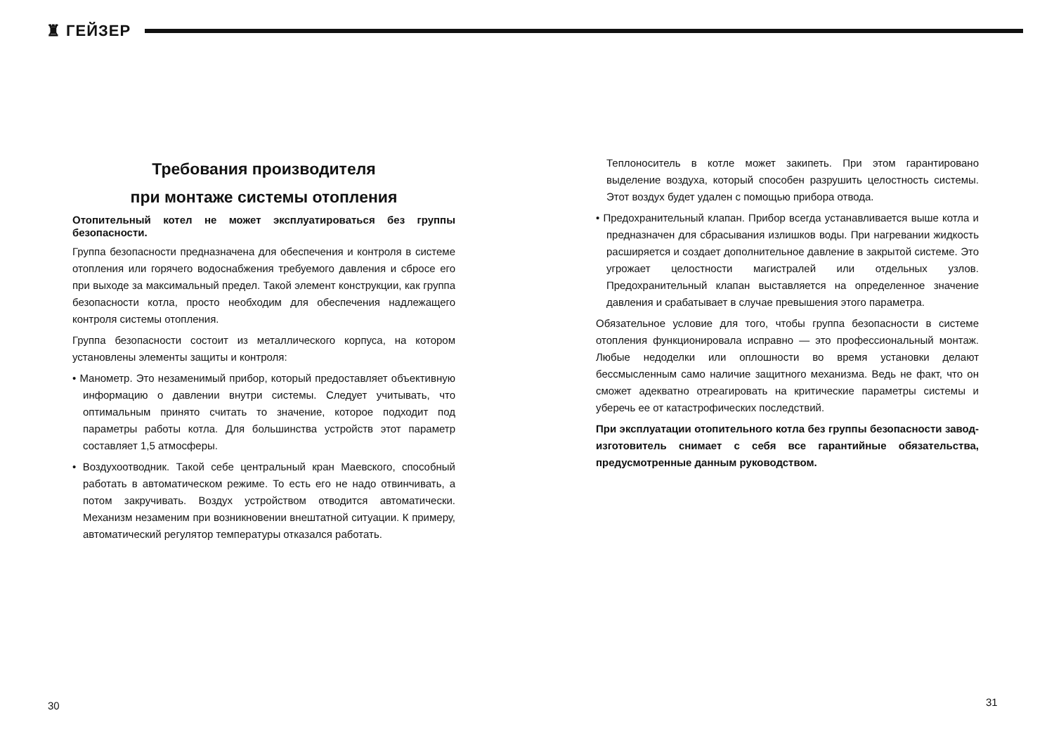♜ ГЕЙЗЕР
Требования производителя
при монтаже системы отопления
Отопительный котел не может эксплуатироваться без группы безопасности.
Группа безопасности предназначена для обеспечения и контроля в системе отопления или горячего водоснабжения требуемого давления и сбросе его при выходе за максимальный предел. Такой элемент конструкции, как группа безопасности котла, просто необходим для обеспечения надлежащего контроля системы отопления.
Группа безопасности состоит из металлического корпуса, на котором установлены элементы защиты и контроля:
• Манометр. Это незаменимый прибор, который предоставляет объективную информацию о давлении внутри системы. Следует учитывать, что оптимальным принято считать то значение, которое подходит под параметры работы котла. Для большинства устройств этот параметр составляет 1,5 атмосферы.
• Воздухоотводник. Такой себе центральный кран Маевского, способный работать в автоматическом режиме. То есть его не надо отвинчивать, а потом закручивать. Воздух устройством отводится автоматически. Механизм незаменим при возникновении внештатной ситуации. К примеру, автоматический регулятор температуры отказался работать.
Теплоноситель в котле может закипеть. При этом гарантировано выделение воздуха, который способен разрушить целостность системы. Этот воздух будет удален с помощью прибора отвода.
• Предохранительный клапан. Прибор всегда устанавливается выше котла и предназначен для сбрасывания излишков воды. При нагревании жидкость расширяется и создает дополнительное давление в закрытой системе. Это угрожает целостности магистралей или отдельных узлов. Предохранительный клапан выставляется на определенное значение давления и срабатывает в случае превышения этого параметра.
Обязательное условие для того, чтобы группа безопасности в системе отопления функционировала исправно — это профессиональный монтаж. Любые недоделки или оплошности во время установки делают бессмысленным само наличие защитного механизма. Ведь не факт, что он сможет адекватно отреагировать на критические параметры системы и уберечь ее от катастрофических последствий.
При эксплуатации отопительного котла без группы безопасности завод-изготовитель снимает с себя все гарантийные обязательства, предусмотренные данным руководством.
30 31